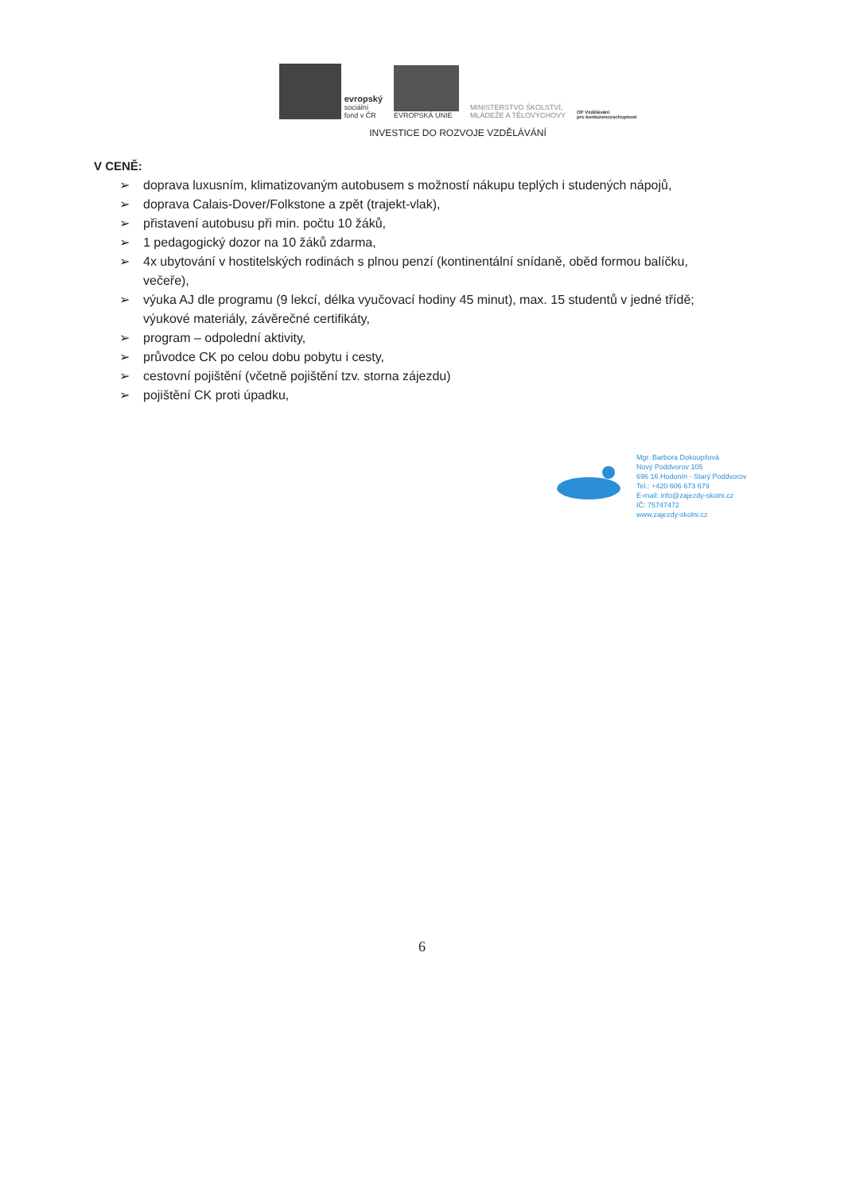evropský
sociální
fond v ČR
EVROPSKÁ UNIE
MINISTERSTVO ŠKOLSTVÍ,
MLÁDEŽE A TĚLOVÝCHOVY
OP Vzdělávání
pro konkurenceschopnost
INVESTICE DO ROZVOJE VZDĚLÁVÁNÍ
V CENĚ:
➢ doprava luxusním, klimatizovaným autobusem s možností nákupu teplých i studených nápojů,
➢ doprava Calais-Dover/Folkstone a zpět (trajekt-vlak),
➢ přistavení autobusu při min. počtu 10 žáků,
➢ 1 pedagogický dozor na 10 žáků zdarma,
➢ 4x ubytování v hostitelských rodinách s plnou penzí (kontinentální snídaně, oběd formou balíčku, večeře),
➢ výuka AJ dle programu (9 lekcí, délka vyučovací hodiny 45 minut), max. 15 studentů v jedné třídě; výukové materiály, závěrečné certifikáty,
➢ program – odpolední aktivity,
➢ průvodce CK po celou dobu pobytu i cesty,
➢ cestovní pojištění (včetně pojištění tzv. storna zájezdu)
➢ pojištění CK proti úpadku,
Mgr. Barbora Dokoupilová
Nový Poddvorov 105
696 16 Hodonín - Starý Poddvorov
Tel.: +420 606 673 679
E-mail: info@zajezdy-skolni.cz
IČ: 75747472
www.zajezdy-skolni.cz
6